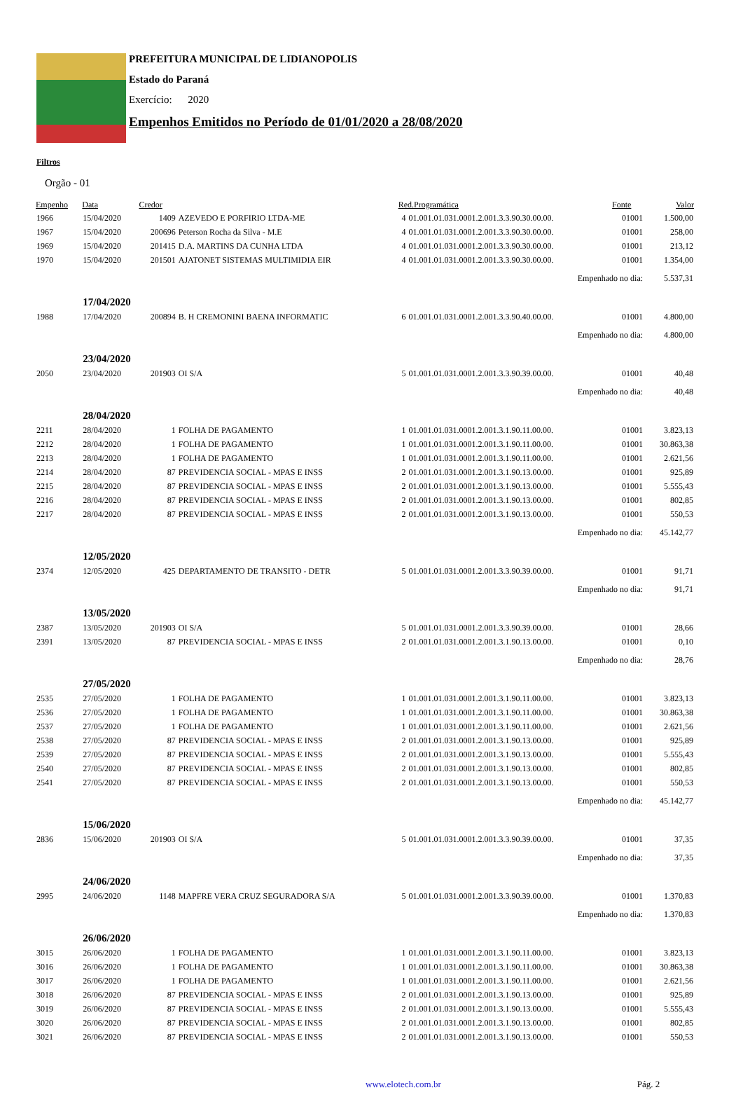PREFEITURA MUNICIPAL DE LIDIANOPOLIS
Estado do Paraná
Exercício: 2020
Empenhos Emitidos no Período de 01/01/2020 a 28/08/2020
Filtros
Orgão - 01
| Empenho | Data | Credor | | Red.Programática | | Fonte | Valor |
| --- | --- | --- | --- | --- | --- | --- | --- |
| 1966 | 15/04/2020 | 1409 | AZEVEDO E PORFIRIO LTDA-ME | 4 | 01.001.01.031.0001.2.001.3.3.90.30.00.00. | 01001 | 1.500,00 |
| 1967 | 15/04/2020 | 200696 | Peterson Rocha da Silva - M.E | 4 | 01.001.01.031.0001.2.001.3.3.90.30.00.00. | 01001 | 258,00 |
| 1969 | 15/04/2020 | 201415 | D.A. MARTINS DA CUNHA LTDA | 4 | 01.001.01.031.0001.2.001.3.3.90.30.00.00. | 01001 | 213,12 |
| 1970 | 15/04/2020 | 201501 | AJATONET SISTEMAS MULTIMIDIA EIR | 4 | 01.001.01.031.0001.2.001.3.3.90.30.00.00. | 01001 | 1.354,00 |
| Empenhado no dia: | | | | | | | 5.537,31 |
| | 17/04/2020 | | | | | | |
| 1988 | 17/04/2020 | 200894 | B. H CREMONINI BAENA INFORMATIC | 6 | 01.001.01.031.0001.2.001.3.3.90.40.00.00. | 01001 | 4.800,00 |
| Empenhado no dia: | | | | | | | 4.800,00 |
| | 23/04/2020 | | | | | | |
| 2050 | 23/04/2020 | 201903 | OI S/A | 5 | 01.001.01.031.0001.2.001.3.3.90.39.00.00. | 01001 | 40,48 |
| Empenhado no dia: | | | | | | | 40,48 |
| | 28/04/2020 | | | | | | |
| 2211 | 28/04/2020 | 1 | FOLHA DE PAGAMENTO | 1 | 01.001.01.031.0001.2.001.3.1.90.11.00.00. | 01001 | 3.823,13 |
| 2212 | 28/04/2020 | 1 | FOLHA DE PAGAMENTO | 1 | 01.001.01.031.0001.2.001.3.1.90.11.00.00. | 01001 | 30.863,38 |
| 2213 | 28/04/2020 | 1 | FOLHA DE PAGAMENTO | 1 | 01.001.01.031.0001.2.001.3.1.90.11.00.00. | 01001 | 2.621,56 |
| 2214 | 28/04/2020 | 87 | PREVIDENCIA SOCIAL - MPAS E INSS | 2 | 01.001.01.031.0001.2.001.3.1.90.13.00.00. | 01001 | 925,89 |
| 2215 | 28/04/2020 | 87 | PREVIDENCIA SOCIAL - MPAS E INSS | 2 | 01.001.01.031.0001.2.001.3.1.90.13.00.00. | 01001 | 5.555,43 |
| 2216 | 28/04/2020 | 87 | PREVIDENCIA SOCIAL - MPAS E INSS | 2 | 01.001.01.031.0001.2.001.3.1.90.13.00.00. | 01001 | 802,85 |
| 2217 | 28/04/2020 | 87 | PREVIDENCIA SOCIAL - MPAS E INSS | 2 | 01.001.01.031.0001.2.001.3.1.90.13.00.00. | 01001 | 550,53 |
| Empenhado no dia: | | | | | | | 45.142,77 |
| | 12/05/2020 | | | | | | |
| 2374 | 12/05/2020 | 425 | DEPARTAMENTO DE TRANSITO - DETR | 5 | 01.001.01.031.0001.2.001.3.3.90.39.00.00. | 01001 | 91,71 |
| Empenhado no dia: | | | | | | | 91,71 |
| | 13/05/2020 | | | | | | |
| 2387 | 13/05/2020 | 201903 | OI S/A | 5 | 01.001.01.031.0001.2.001.3.3.90.39.00.00. | 01001 | 28,66 |
| 2391 | 13/05/2020 | 87 | PREVIDENCIA SOCIAL - MPAS E INSS | 2 | 01.001.01.031.0001.2.001.3.1.90.13.00.00. | 01001 | 0,10 |
| Empenhado no dia: | | | | | | | 28,76 |
| | 27/05/2020 | | | | | | |
| 2535 | 27/05/2020 | 1 | FOLHA DE PAGAMENTO | 1 | 01.001.01.031.0001.2.001.3.1.90.11.00.00. | 01001 | 3.823,13 |
| 2536 | 27/05/2020 | 1 | FOLHA DE PAGAMENTO | 1 | 01.001.01.031.0001.2.001.3.1.90.11.00.00. | 01001 | 30.863,38 |
| 2537 | 27/05/2020 | 1 | FOLHA DE PAGAMENTO | 1 | 01.001.01.031.0001.2.001.3.1.90.11.00.00. | 01001 | 2.621,56 |
| 2538 | 27/05/2020 | 87 | PREVIDENCIA SOCIAL - MPAS E INSS | 2 | 01.001.01.031.0001.2.001.3.1.90.13.00.00. | 01001 | 925,89 |
| 2539 | 27/05/2020 | 87 | PREVIDENCIA SOCIAL - MPAS E INSS | 2 | 01.001.01.031.0001.2.001.3.1.90.13.00.00. | 01001 | 5.555,43 |
| 2540 | 27/05/2020 | 87 | PREVIDENCIA SOCIAL - MPAS E INSS | 2 | 01.001.01.031.0001.2.001.3.1.90.13.00.00. | 01001 | 802,85 |
| 2541 | 27/05/2020 | 87 | PREVIDENCIA SOCIAL - MPAS E INSS | 2 | 01.001.01.031.0001.2.001.3.1.90.13.00.00. | 01001 | 550,53 |
| Empenhado no dia: | | | | | | | 45.142,77 |
| | 15/06/2020 | | | | | | |
| 2836 | 15/06/2020 | 201903 | OI S/A | 5 | 01.001.01.031.0001.2.001.3.3.90.39.00.00. | 01001 | 37,35 |
| Empenhado no dia: | | | | | | | 37,35 |
| | 24/06/2020 | | | | | | |
| 2995 | 24/06/2020 | 1148 | MAPFRE VERA CRUZ SEGURADORA S/A | 5 | 01.001.01.031.0001.2.001.3.3.90.39.00.00. | 01001 | 1.370,83 |
| Empenhado no dia: | | | | | | | 1.370,83 |
| | 26/06/2020 | | | | | | |
| 3015 | 26/06/2020 | 1 | FOLHA DE PAGAMENTO | 1 | 01.001.01.031.0001.2.001.3.1.90.11.00.00. | 01001 | 3.823,13 |
| 3016 | 26/06/2020 | 1 | FOLHA DE PAGAMENTO | 1 | 01.001.01.031.0001.2.001.3.1.90.11.00.00. | 01001 | 30.863,38 |
| 3017 | 26/06/2020 | 1 | FOLHA DE PAGAMENTO | 1 | 01.001.01.031.0001.2.001.3.1.90.11.00.00. | 01001 | 2.621,56 |
| 3018 | 26/06/2020 | 87 | PREVIDENCIA SOCIAL - MPAS E INSS | 2 | 01.001.01.031.0001.2.001.3.1.90.13.00.00. | 01001 | 925,89 |
| 3019 | 26/06/2020 | 87 | PREVIDENCIA SOCIAL - MPAS E INSS | 2 | 01.001.01.031.0001.2.001.3.1.90.13.00.00. | 01001 | 5.555,43 |
| 3020 | 26/06/2020 | 87 | PREVIDENCIA SOCIAL - MPAS E INSS | 2 | 01.001.01.031.0001.2.001.3.1.90.13.00.00. | 01001 | 802,85 |
| 3021 | 26/06/2020 | 87 | PREVIDENCIA SOCIAL - MPAS E INSS | 2 | 01.001.01.031.0001.2.001.3.1.90.13.00.00. | 01001 | 550,53 |
www.elotech.com.br Pág. 2